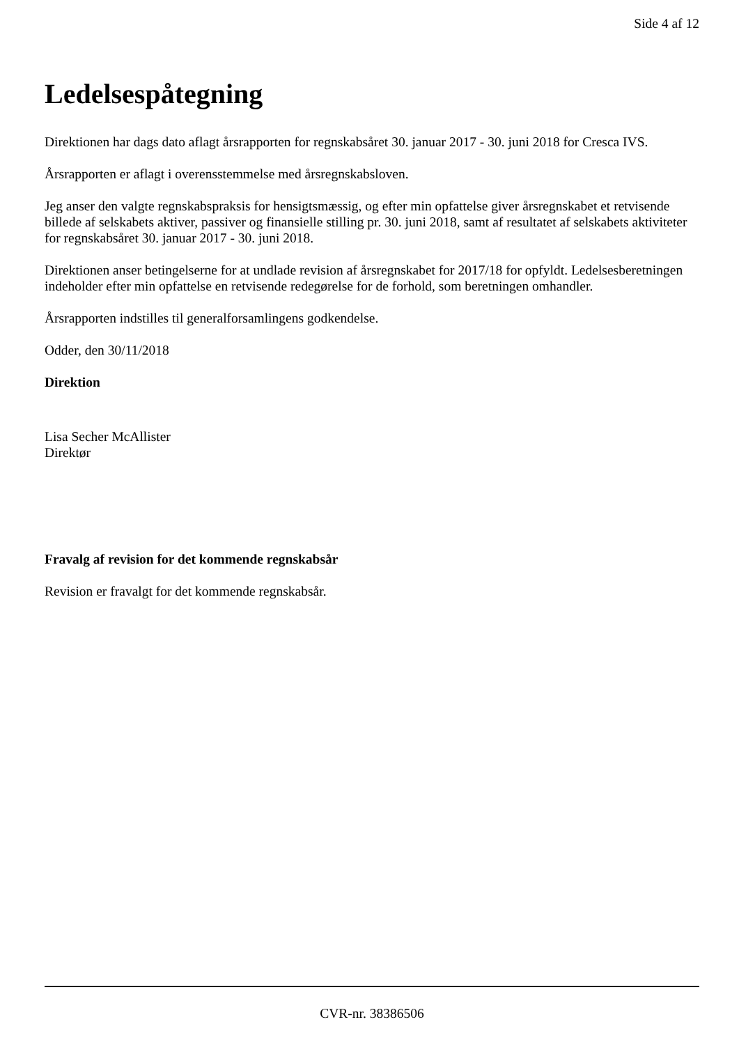Side 4 af 12
Ledelsespåtegning
Direktionen har dags dato aflagt årsrapporten for regnskabsåret 30. januar 2017 - 30. juni 2018 for Cresca IVS.
Årsrapporten er aflagt i overensstemmelse med årsregnskabsloven.
Jeg anser den valgte regnskabspraksis for hensigtsmæssig, og efter min opfattelse giver årsregnskabet et retvisende billede af selskabets aktiver, passiver og finansielle stilling pr. 30. juni 2018, samt af resultatet af selskabets aktiviteter for regnskabsåret 30. januar 2017 - 30. juni 2018.
Direktionen anser betingelserne for at undlade revision af årsregnskabet for 2017/18 for opfyldt. Ledelsesberetningen indeholder efter min opfattelse en retvisende redegørelse for de forhold, som beretningen omhandler.
Årsrapporten indstilles til generalforsamlingens godkendelse.
Odder, den 30/11/2018
Direktion
Lisa Secher McAllister
Direktør
Fravalg af revision for det kommende regnskabsår
Revision er fravalgt for det kommende regnskabsår.
CVR-nr. 38386506